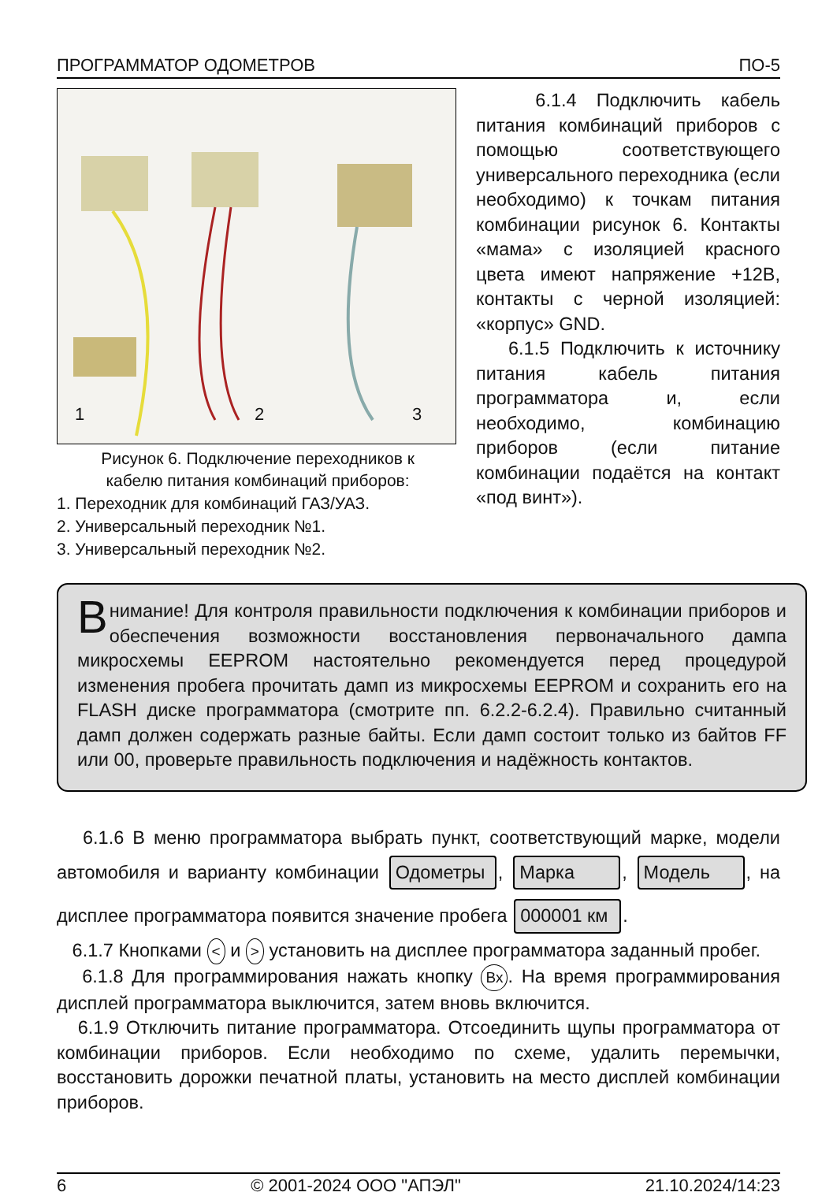ПРОГРАММАТОР ОДОМЕТРОВ ПО-5
1 2 3
Рисунок 6. Подключение переходников к
кабелю питания комбинаций приборов:
1. Переходник для комбинаций ГАЗ/УАЗ.
2. Универсальный переходник №1.
3. Универсальный переходник №2.
6.1.4 Подключить кабель питания комбинаций приборов с помощью соответствующего универсального переходника (если необходимо) к точкам питания комбинации рисунок 6. Контакты «мама» с изоляцией красного цвета имеют напряжение +12В, контакты с черной изоляцией: «корпус» GND.
6.1.5 Подключить к источнику питания кабель питания программатора и, если необходимо, комбинацию приборов (если питание комбинации подаётся на контакт «под винт»).
Внимание! Для контроля правильности подключения к комбинации приборов и обеспечения возможности восстановления первоначального дампа микросхемы EEPROM настоятельно рекомендуется перед процедурой изменения пробега прочитать дамп из микросхемы EEPROM и сохранить его на FLASH диске программатора (смотрите пп. 6.2.2-6.2.4). Правильно считанный дамп должен содержать разные байты. Если дамп состоит только из байтов FF или 00, проверьте правильность подключения и надёжность контактов.
6.1.6 В меню программатора выбрать пункт, соответствующий марке, модели автомобиля и варианту комбинации Одометры, Марка, Модель, на дисплее программатора появится значение пробега 000001 км.
6.1.7 Кнопками < и > установить на дисплее программатора заданный пробег.
6.1.8 Для программирования нажать кнопку Вх. На время программирования дисплей программатора выключится, затем вновь включится.
6.1.9 Отключить питание программатора. Отсоединить щупы программатора от комбинации приборов. Если необходимо по схеме, удалить перемычки, восстановить дорожки печатной платы, установить на место дисплей комбинации приборов.
6 © 2001-2024 ООО "АПЭЛ" 21.10.2024/14:23